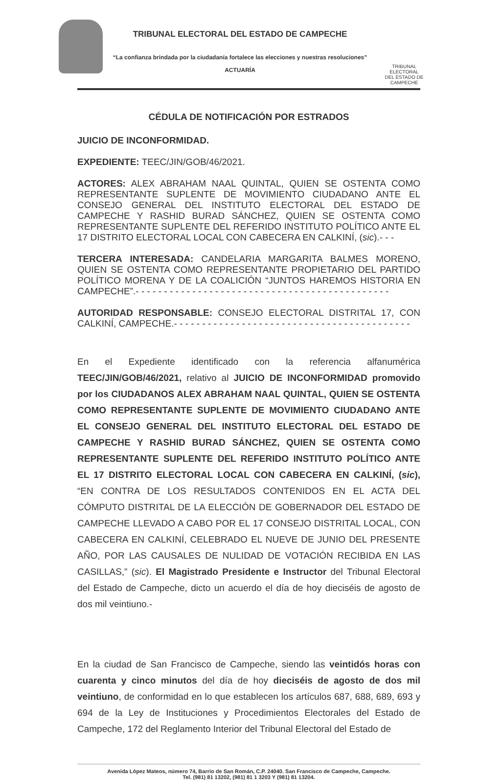TRIBUNAL ELECTORAL DEL ESTADO DE CAMPECHE
“La confianza brindada por la ciudadanía fortalece las elecciones y nuestras resoluciones”
ACTUARÍA
TRIBUNAL ELECTORAL
DEL ESTADO DE CAMPECHE
CÉDULA DE NOTIFICACIÓN POR ESTRADOS
JUICIO DE INCONFORMIDAD.
EXPEDIENTE: TEEC/JIN/GOB/46/2021.
ACTORES: ALEX ABRAHAM NAAL QUINTAL, QUIEN SE OSTENTA COMO REPRESENTANTE SUPLENTE DE MOVIMIENTO CIUDADANO ANTE EL CONSEJO GENERAL DEL INSTITUTO ELECTORAL DEL ESTADO DE CAMPECHE Y RASHID BURAD SÁNCHEZ, QUIEN SE OSTENTA COMO REPRESENTANTE SUPLENTE DEL REFERIDO INSTITUTO POLÍTICO ANTE EL 17 DISTRITO ELECTORAL LOCAL CON CABECERA EN CALKINÍ, (sic).- - -
TERCERA INTERESADA: CANDELARIA MARGARITA BALMES MORENO, QUIEN SE OSTENTA COMO REPRESENTANTE PROPIETARIO DEL PARTIDO POLÍTICO MORENA Y DE LA COALICIÓN “JUNTOS HAREMOS HISTORIA EN CAMPECHE”.- - - - - - - - - - - - - - - - - - - - - - - - - - - - - - - - - - - - - - - - - - - - -
AUTORIDAD RESPONSABLE: CONSEJO ELECTORAL DISTRITAL 17, CON CALKINÍ, CAMPECHE.- - - - - - - - - - - - - - - - - - - - - - - - - - - - - - - - - - - - - - - - - -
En el Expediente identificado con la referencia alfanumérica TEEC/JIN/GOB/46/2021, relativo al JUICIO DE INCONFORMIDAD promovido por los CIUDADANOS ALEX ABRAHAM NAAL QUINTAL, QUIEN SE OSTENTA COMO REPRESENTANTE SUPLENTE DE MOVIMIENTO CIUDADANO ANTE EL CONSEJO GENERAL DEL INSTITUTO ELECTORAL DEL ESTADO DE CAMPECHE Y RASHID BURAD SÁNCHEZ, QUIEN SE OSTENTA COMO REPRESENTANTE SUPLENTE DEL REFERIDO INSTITUTO POLÍTICO ANTE EL 17 DISTRITO ELECTORAL LOCAL CON CABECERA EN CALKINÍ, (sic), “EN CONTRA DE LOS RESULTADOS CONTENIDOS EN EL ACTA DEL CÓMPUTO DISTRITAL DE LA ELECCIÓN DE GOBERNADOR DEL ESTADO DE CAMPECHE LLEVADO A CABO POR EL 17 CONSEJO DISTRITAL LOCAL, CON CABECERA EN CALKINÍ, CELEBRADO EL NUEVE DE JUNIO DEL PRESENTE AÑO, POR LAS CAUSALES DE NULIDAD DE VOTACIÓN RECIBIDA EN LAS CASILLAS,” (sic). El Magistrado Presidente e Instructor del Tribunal Electoral del Estado de Campeche, dicto un acuerdo el día de hoy dieciséis de agosto de dos mil veintiuno.-
En la ciudad de San Francisco de Campeche, siendo las veintidós horas con cuarenta y cinco minutos del día de hoy dieciséis de agosto de dos mil veintiuno, de conformidad en lo que establecen los artículos 687, 688, 689, 693 y 694 de la Ley de Instituciones y Procedimientos Electorales del Estado de Campeche, 172 del Reglamento Interior del Tribunal Electoral del Estado de
Avenida López Mateos, número 74, Barrio de San Román, C.P. 24040. San Francisco de Campeche, Campeche.
Tel. (981) 81 13202, (981) 81 1 3203 Y (981) 81 13204.